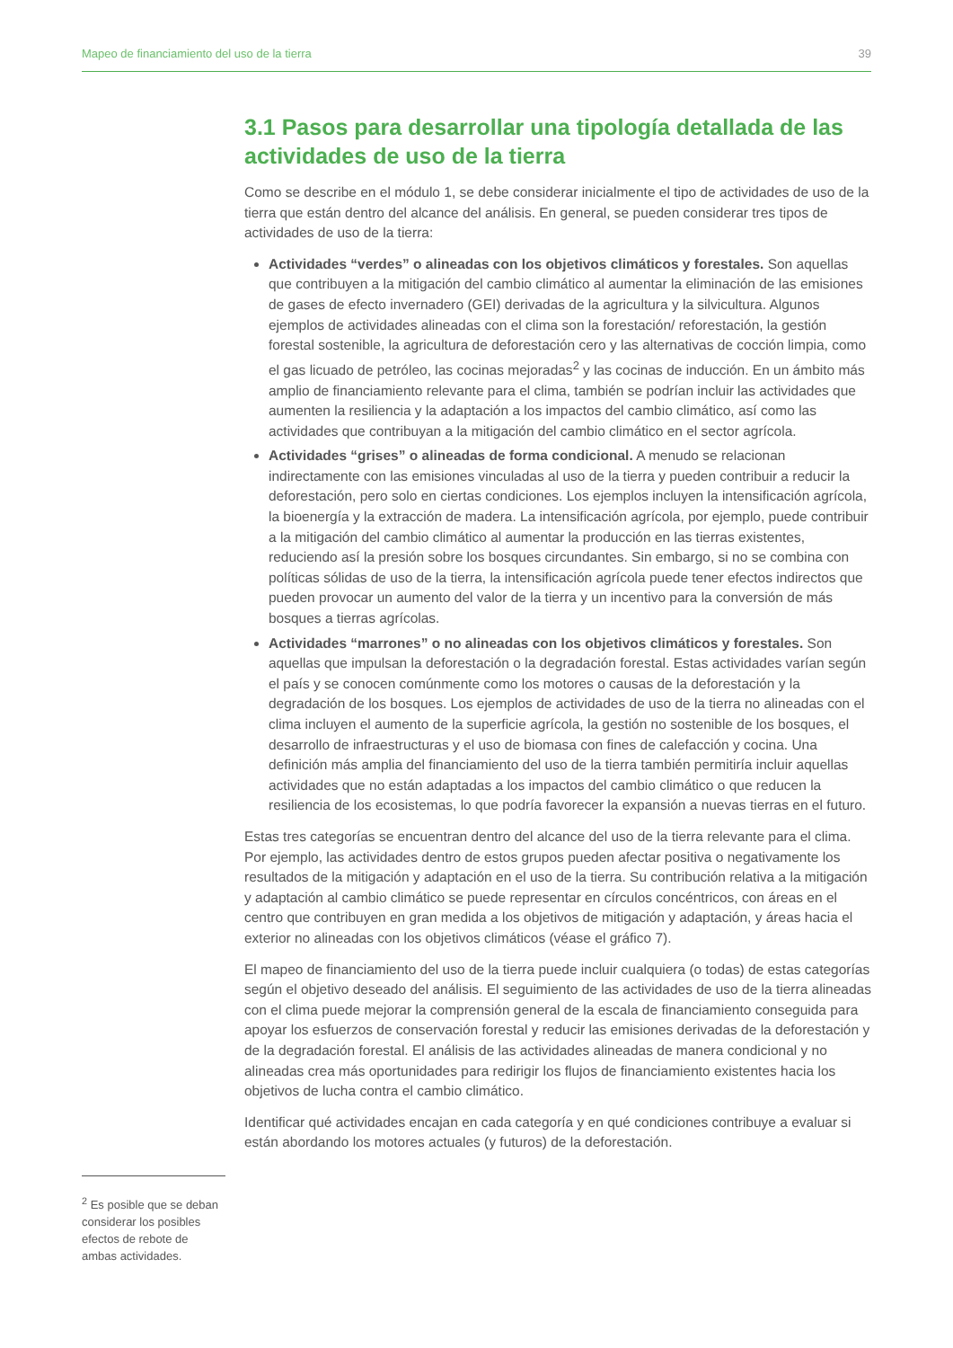Mapeo de financiamiento del uso de la tierra 39
3.1 Pasos para desarrollar una tipología detallada de las actividades de uso de la tierra
Como se describe en el módulo 1, se debe considerar inicialmente el tipo de actividades de uso de la tierra que están dentro del alcance del análisis. En general, se pueden considerar tres tipos de actividades de uso de la tierra:
Actividades “verdes” o alineadas con los objetivos climáticos y forestales. Son aquellas que contribuyen a la mitigación del cambio climático al aumentar la eliminación de las emisiones de gases de efecto invernadero (GEI) derivadas de la agricultura y la silvicultura. Algunos ejemplos de actividades alineadas con el clima son la forestación/ reforestación, la gestión forestal sostenible, la agricultura de deforestación cero y las alternativas de cocción limpia, como el gas licuado de petróleo, las cocinas mejoradas<sup>2</sup> y las cocinas de inducción. En un ámbito más amplio de financiamiento relevante para el clima, también se podrían incluir las actividades que aumenten la resiliencia y la adaptación a los impactos del cambio climático, así como las actividades que contribuyan a la mitigación del cambio climático en el sector agrícola.
Actividades “grises” o alineadas de forma condicional. A menudo se relacionan indirectamente con las emisiones vinculadas al uso de la tierra y pueden contribuir a reducir la deforestación, pero solo en ciertas condiciones. Los ejemplos incluyen la intensificación agrícola, la bioenergía y la extracción de madera. La intensificación agrícola, por ejemplo, puede contribuir a la mitigación del cambio climático al aumentar la producción en las tierras existentes, reduciendo así la presión sobre los bosques circundantes. Sin embargo, si no se combina con políticas sólidas de uso de la tierra, la intensificación agrícola puede tener efectos indirectos que pueden provocar un aumento del valor de la tierra y un incentivo para la conversión de más bosques a tierras agrícolas.
Actividades “marrones” o no alineadas con los objetivos climáticos y forestales. Son aquellas que impulsan la deforestación o la degradación forestal. Estas actividades varían según el país y se conocen comúnmente como los motores o causas de la deforestación y la degradación de los bosques. Los ejemplos de actividades de uso de la tierra no alineadas con el clima incluyen el aumento de la superficie agrícola, la gestión no sostenible de los bosques, el desarrollo de infraestructuras y el uso de biomasa con fines de calefacción y cocina. Una definición más amplia del financiamiento del uso de la tierra también permitiría incluir aquellas actividades que no están adaptadas a los impactos del cambio climático o que reducen la resiliencia de los ecosistemas, lo que podría favorecer la expansión a nuevas tierras en el futuro.
Estas tres categorías se encuentran dentro del alcance del uso de la tierra relevante para el clima. Por ejemplo, las actividades dentro de estos grupos pueden afectar positiva o negativamente los resultados de la mitigación y adaptación en el uso de la tierra. Su contribución relativa a la mitigación y adaptación al cambio climático se puede representar en círculos concéntricos, con áreas en el centro que contribuyen en gran medida a los objetivos de mitigación y adaptación, y áreas hacia el exterior no alineadas con los objetivos climáticos (véase el gráfico 7).
El mapeo de financiamiento del uso de la tierra puede incluir cualquiera (o todas) de estas categorías según el objetivo deseado del análisis. El seguimiento de las actividades de uso de la tierra alineadas con el clima puede mejorar la comprensión general de la escala de financiamiento conseguida para apoyar los esfuerzos de conservación forestal y reducir las emisiones derivadas de la deforestación y de la degradación forestal. El análisis de las actividades alineadas de manera condicional y no alineadas crea más oportunidades para redirigir los flujos de financiamiento existentes hacia los objetivos de lucha contra el cambio climático.
Identificar qué actividades encajan en cada categoría y en qué condiciones contribuye a evaluar si están abordando los motores actuales (y futuros) de la deforestación.
<sup>2</sup> Es posible que se deban considerar los posibles efectos de rebote de ambas actividades.